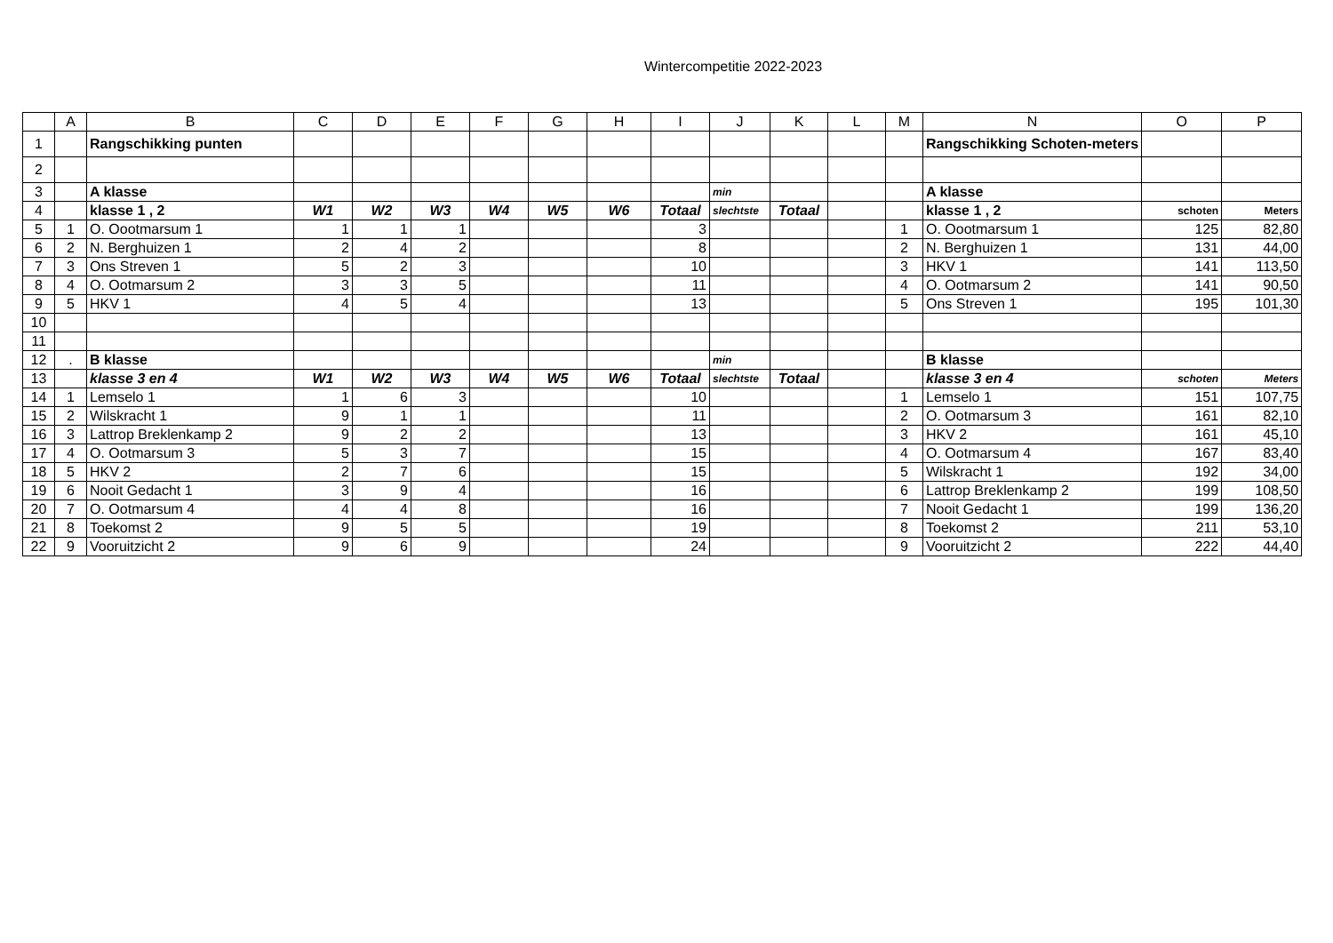Wintercompetitie 2022-2023
| | A | B | C | D | E | F | G | H | I | J | K | L | M | N | O | P |
| 1 | | Rangschikking punten | | | | | | | | | | | | Rangschikking Schoten-meters | | |
| 2 | | | | | | | | | | | | | | | | |
| 3 | | A klasse | | | | | | | | min | | | | A klasse | | |
| 4 | | klasse 1 , 2 | W1 | W2 | W3 | W4 | W5 | W6 | Totaal | slechtste | Totaal | | | klasse 1 , 2 | schoten | Meters |
| 5 | 1 | O. Oootmarsum 1 | 1 | 1 | 1 | | | | 3 | | | | 1 | O. Oootmarsum 1 | 125 | 82,80 |
| 6 | 2 | N. Berghuizen 1 | 2 | 4 | 2 | | | | 8 | | | | 2 | N. Berghuizen 1 | 131 | 44,00 |
| 7 | 3 | Ons Streven 1 | 5 | 2 | 3 | | | | 10 | | | | 3 | HKV 1 | 141 | 113,50 |
| 8 | 4 | O. Ootmarsum 2 | 3 | 3 | 5 | | | | 11 | | | | 4 | O. Ootmarsum 2 | 141 | 90,50 |
| 9 | 5 | HKV 1 | 4 | 5 | 4 | | | | 13 | | | | 5 | Ons Streven 1 | 195 | 101,30 |
| 10 | | | | | | | | | | | | | | | | |
| 11 | | | | | | | | | | | | | | | | |
| 12 | . | B klasse | | | | | | | | min | | | | B klasse | | |
| 13 | | klasse 3 en 4 | W1 | W2 | W3 | W4 | W5 | W6 | Totaal | slechtste | Totaal | | | klasse 3 en 4 | schoten | Meters |
| 14 | 1 | Lemselo 1 | 1 | 6 | 3 | | | | 10 | | | | 1 | Lemselo 1 | 151 | 107,75 |
| 15 | 2 | Wilskracht 1 | 9 | 1 | 1 | | | | 11 | | | | 2 | O. Ootmarsum 3 | 161 | 82,10 |
| 16 | 3 | Lattrop Breklenkamp 2 | 9 | 2 | 2 | | | | 13 | | | | 3 | HKV 2 | 161 | 45,10 |
| 17 | 4 | O. Ootmarsum 3 | 5 | 3 | 7 | | | | 15 | | | | 4 | O. Ootmarsum 4 | 167 | 83,40 |
| 18 | 5 | HKV 2 | 2 | 7 | 6 | | | | 15 | | | | 5 | Wilskracht 1 | 192 | 34,00 |
| 19 | 6 | Nooit Gedacht 1 | 3 | 9 | 4 | | | | 16 | | | | 6 | Lattrop Breklenkamp 2 | 199 | 108,50 |
| 20 | 7 | O. Ootmarsum 4 | 4 | 4 | 8 | | | | 16 | | | | 7 | Nooit Gedacht 1 | 199 | 136,20 |
| 21 | 8 | Toekomst 2 | 9 | 5 | 5 | | | | 19 | | | | 8 | Toekomst 2 | 211 | 53,10 |
| 22 | 9 | Vooruitzicht 2 | 9 | 6 | 9 | | | | 24 | | | | 9 | Vooruitzicht 2 | 222 | 44,40 |